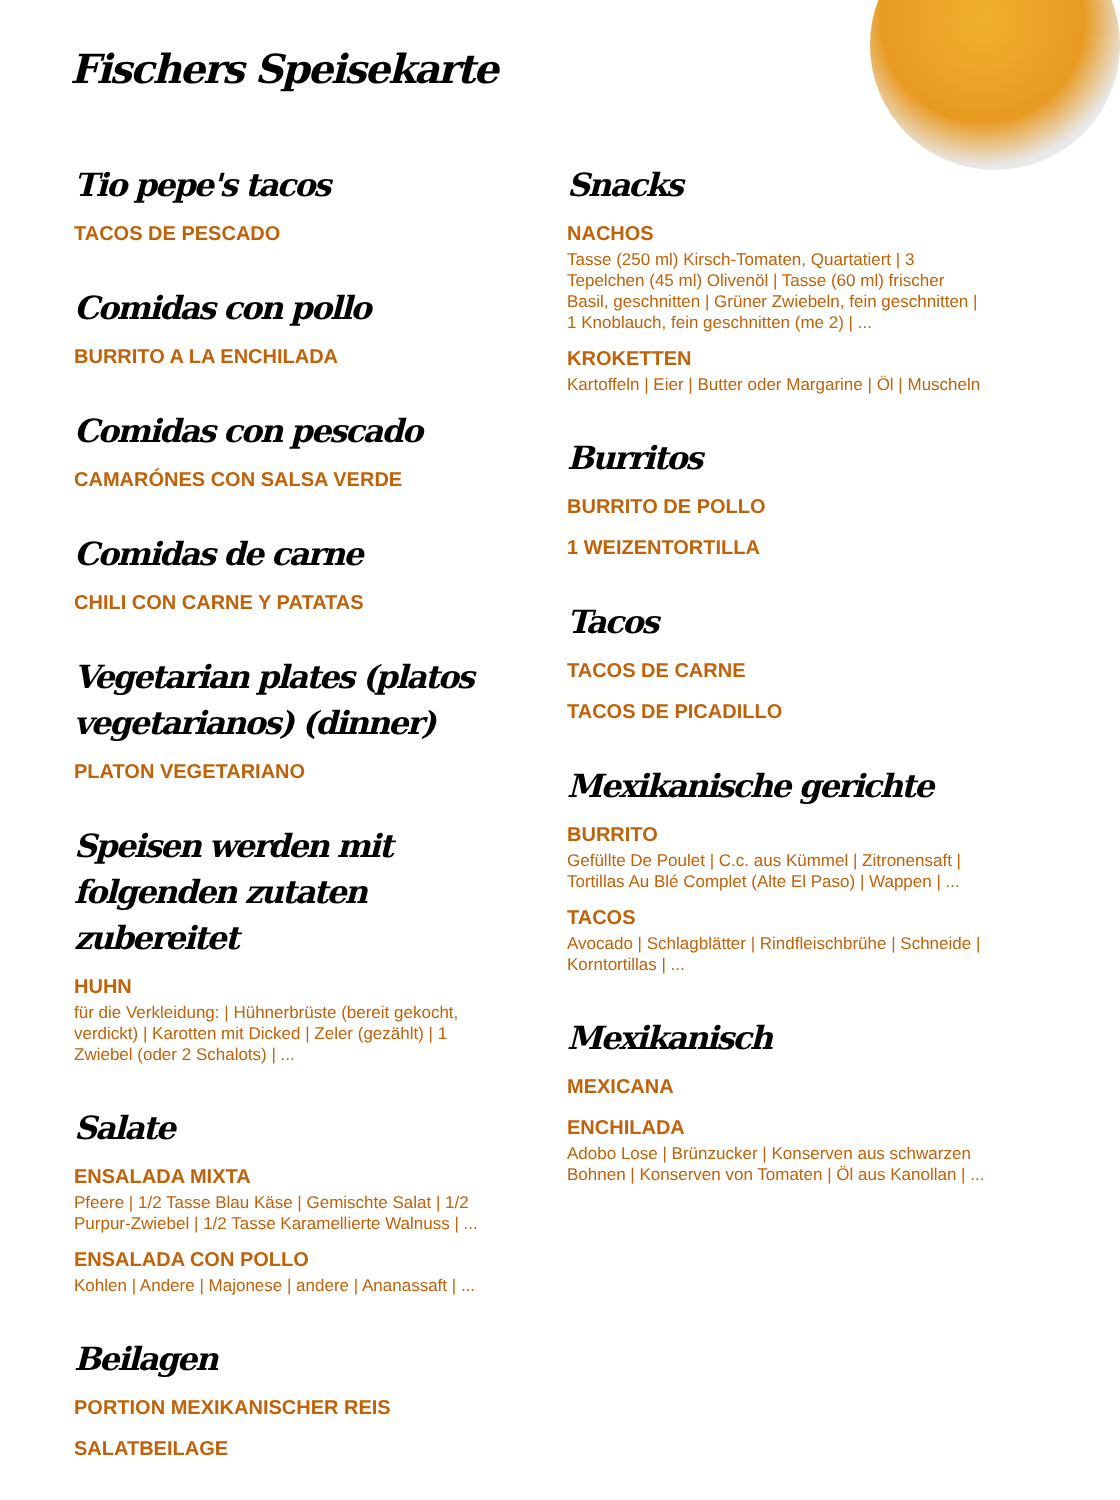Fischers Speisekarte
Tio pepe's tacos
TACOS DE PESCADO
Comidas con pollo
BURRITO A LA ENCHILADA
Comidas con pescado
CAMARÓNES CON SALSA VERDE
Comidas de carne
CHILI CON CARNE Y PATATAS
Vegetarian plates (platos vegetarianos) (dinner)
PLATON VEGETARIANO
Speisen werden mit folgenden zutaten zubereitet
HUHN
für die Verkleidung: | Hühnerbrüste (bereit gekocht, verdickt) | Karotten mit Dicked | Zeler (gezählt) | 1 Zwiebel (oder 2 Schalots) | ...
Salate
ENSALADA MIXTA
Pfeere | 1/2 Tasse Blau Käse | Gemischte Salat | 1/2 Purpur-Zwiebel | 1/2 Tasse Karamellierte Walnuss | ...
ENSALADA CON POLLO
Kohlen | Andere | Majonese | andere | Ananassaft | ...
Beilagen
PORTION MEXIKANISCHER REIS
SALATBEILAGE
Snacks
NACHOS
Tasse (250 ml) Kirsch-Tomaten, Quartatiert | 3 Tepelchen (45 ml) Olivenöl | Tasse (60 ml) frischer Basil, geschnitten | Grüner Zwiebeln, fein geschnitten | 1 Knoblauch, fein geschnitten (me 2) | ...
KROKETTEN
Kartoffeln | Eier | Butter oder Margarine | Öl | Muscheln
Burritos
BURRITO DE POLLO
1 WEIZENTORTILLA
Tacos
TACOS DE CARNE
TACOS DE PICADILLO
Mexikanische gerichte
BURRITO
Gefüllte De Poulet | C.c. aus Kümmel | Zitronensaft | Tortillas Au Blé Complet (Alte El Paso) | Wappen | ...
TACOS
Avocado | Schlagblätter | Rindfleischbrühe | Schneide | Korntortillas | ...
Mexikanisch
MEXICANA
ENCHILADA
Adobo Lose | Brünzucker | Konserven aus schwarzen Bohnen | Konserven von Tomaten | Öl aus Kanollan | ...